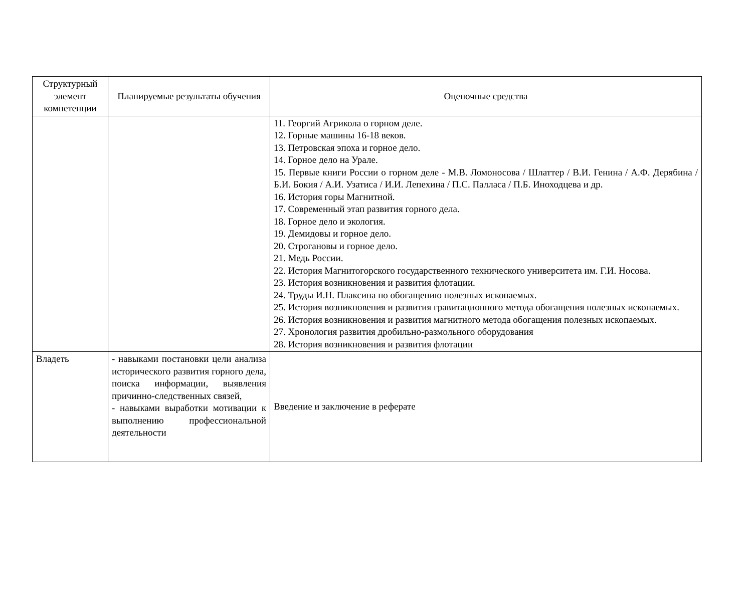| Структурный элемент компетенции | Планируемые результаты обучения | Оценочные средства |
| --- | --- | --- |
| | | 11. Георгий Агрикола о горном деле. 12. Горные машины 16-18 веков. 13. Петровская эпоха и горное дело. 14. Горное дело на Урале. 15. Первые книги России о горном деле - М.В. Ломоносова / Шлаттер / В.И. Генина / А.Ф. Дерябина / Б.И. Бокия / А.И. Узатиса / И.И. Лепехина / П.С. Палласа / П.Б. Иноходцева и др. 16. История горы Магнитной. 17. Современный этап развития горного дела. 18. Горное дело и экология. 19. Демидовы и горное дело. 20. Строгановы и горное дело. 21. Медь России. 22. История Магнитогорского государственного технического университета им. Г.И. Носова. 23. История возникновения и развития флотации. 24. Труды И.Н. Плаксина по обогащению полезных ископаемых. 25. История возникновения и развития гравитационного метода обогащения полезных ископаемых. 26. История возникновения и развития магнитного метода обогащения полезных ископаемых. 27. Хронология развития дробильно-размольного оборудования 28. История возникновения и развития флотации |
| Владеть | - навыками постановки цели анализа исторического развития горного дела, поиска информации, выявления причинно-следственных связей, - навыками выработки мотивации к выполнению профессиональной деятельности | Введение и заключение в реферате |